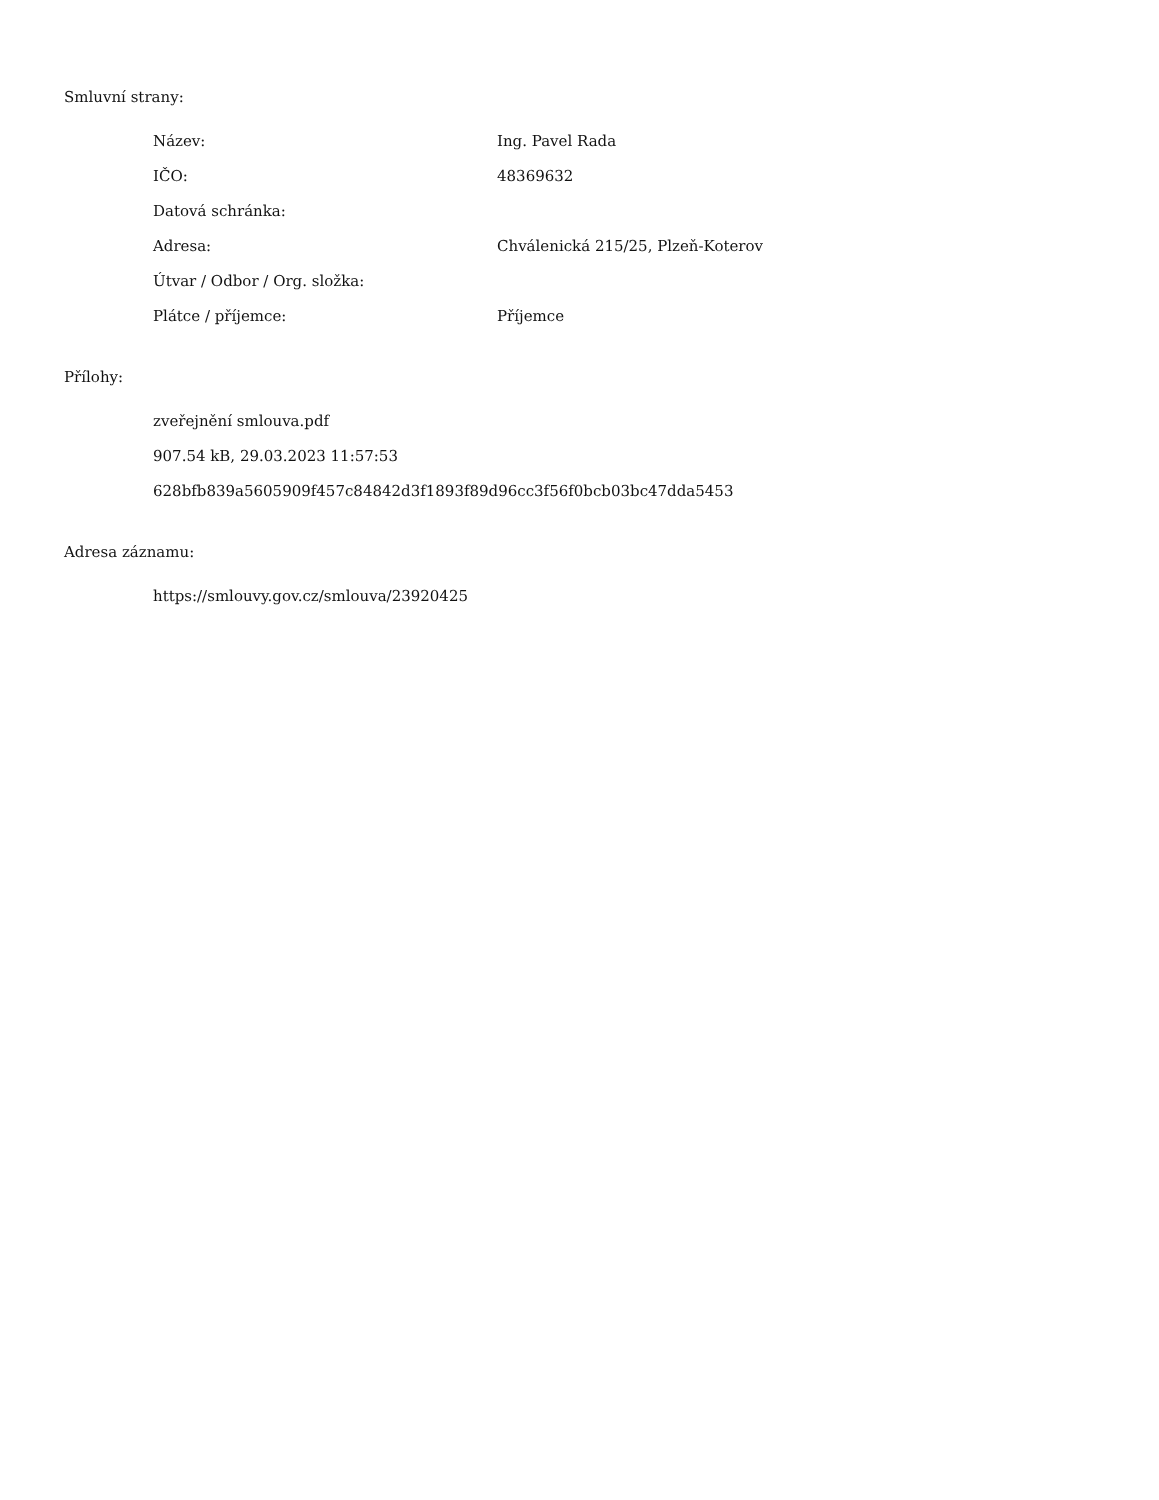Smluvní strany:
| Název: | Ing. Pavel Rada |
| IČO: | 48369632 |
| Datová schránka: | |
| Adresa: | Chválenická 215/25, Plzeň-Koterov |
| Útvar / Odbor / Org. složka: | |
| Plátce / příjemce: | Příjemce |
Přílohy:
zveřejnění smlouva.pdf
907.54 kB, 29.03.2023 11:57:53
628bfb839a5605909f457c84842d3f1893f89d96cc3f56f0bcb03bc47dda5453
Adresa záznamu:
https://smlouvy.gov.cz/smlouva/23920425